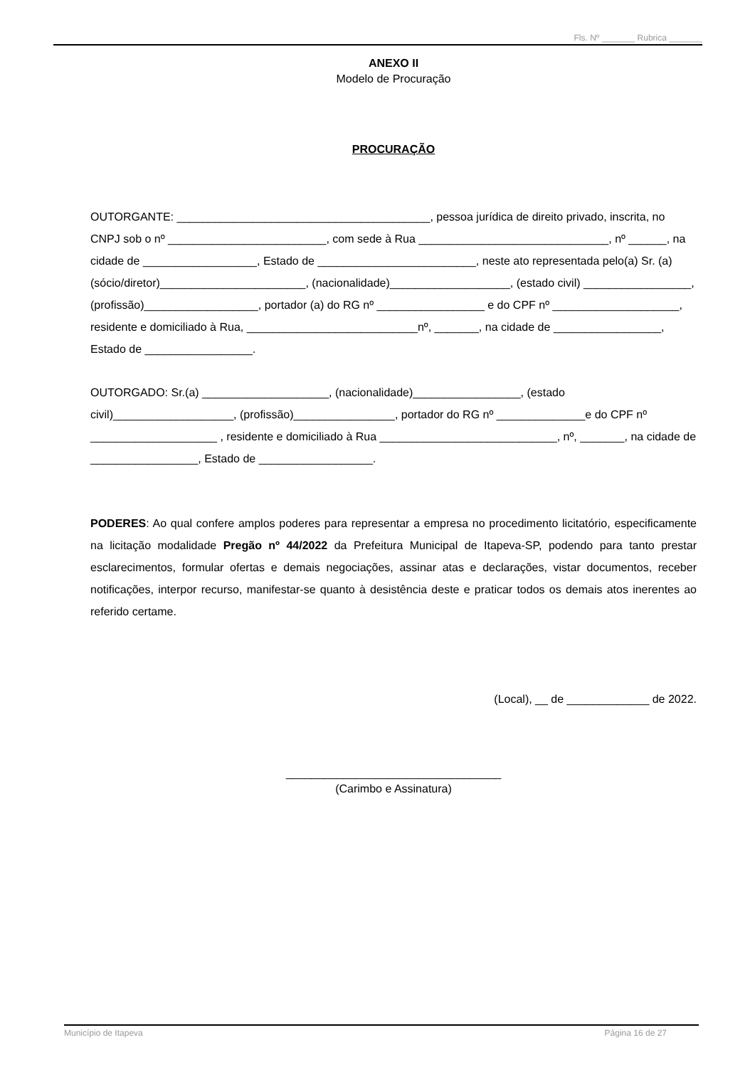Fls. Nº _______ Rubrica _______
ANEXO II
Modelo de Procuração
PROCURAÇÃO
OUTORGANTE: ________________________________________, pessoa jurídica de direito privado, inscrita, no CNPJ sob o nº _________________________, com sede à Rua ______________________________, nº ______, na cidade de __________________, Estado de _________________________, neste ato representada pelo(a) Sr. (a)(sócio/diretor)_______________________, (nacionalidade)___________________, (estado civil) _________________, (profissão)__________________, portador (a) do RG nº _________________ e do CPF nº ____________________, residente e domiciliado à Rua, ___________________________nº, _______, na cidade de _________________, Estado de _________________.
OUTORGADO: Sr.(a) ____________________, (nacionalidade)_________________, (estado civil)___________________, (profissão)________________, portador do RG nº ______________e do CPF nº ____________________ , residente e domiciliado à Rua ____________________________, nº, _______, na cidade de _________________, Estado de __________________.
PODERES: Ao qual confere amplos poderes para representar a empresa no procedimento licitatório, especificamente na licitação modalidade Pregão nº 44/2022 da Prefeitura Municipal de Itapeva-SP, podendo para tanto prestar esclarecimentos, formular ofertas e demais negociações, assinar atas e declarações, vistar documentos, receber notificações, interpor recurso, manifestar-se quanto à desistência deste e praticar todos os demais atos inerentes ao referido certame.
(Local), __ de _____________ de 2022.
__________________________________
(Carimbo e Assinatura)
Município de Itapeva Página 16 de 27